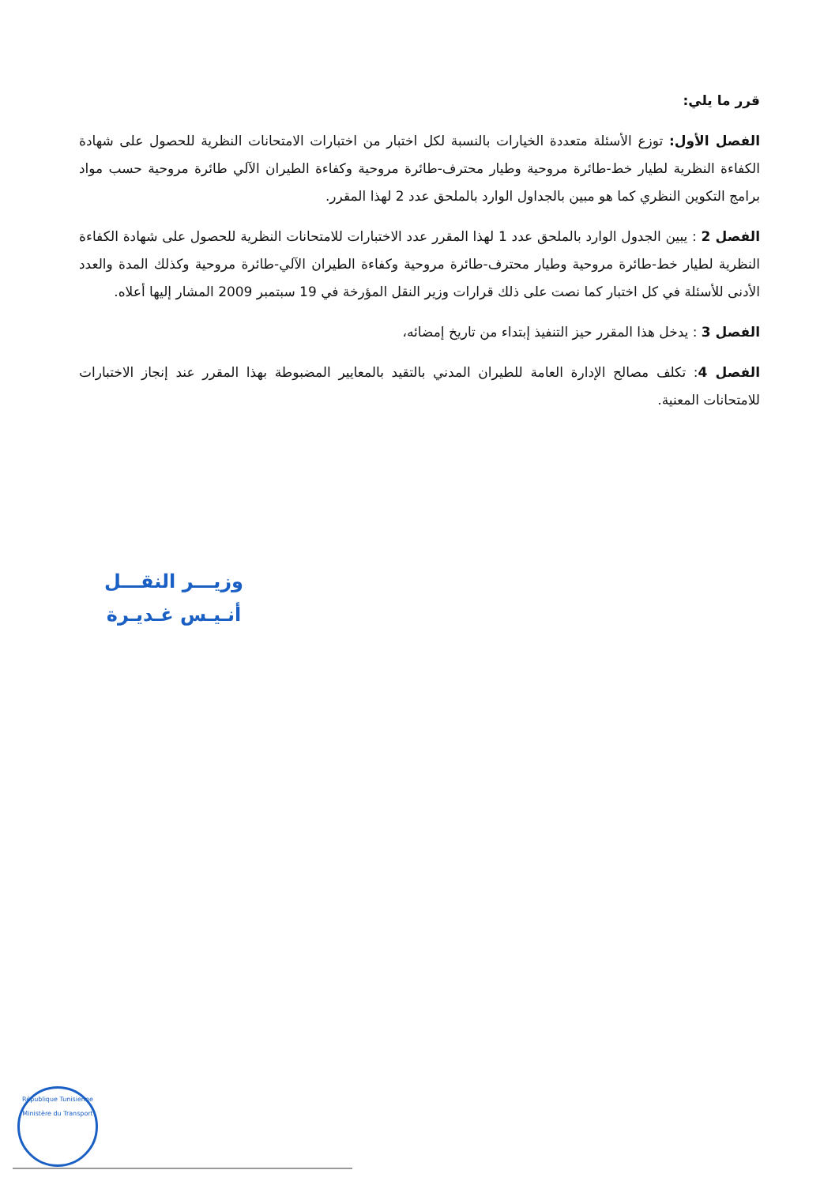قرر ما يلي:
الفصل الأول: توزع الأسئلة متعددة الخيارات بالنسبة لكل اختبار من اختبارات الامتحانات النظرية للحصول على شهادة الكفاءة النظرية لطيار خط-طائرة مروحية وطيار محترف-طائرة مروحية وكفاءة الطيران الآلي طائرة مروحية حسب مواد برامج التكوين النظري كما هو مبين بالجداول الوارد بالملحق عدد 2 لهذا المقرر.
الفصل 2 : يبين الجدول الوارد بالملحق عدد 1 لهذا المقرر عدد الاختبارات للامتحانات النظرية للحصول على شهادة الكفاءة النظرية لطيار خط-طائرة مروحية وطيار محترف-طائرة مروحية وكفاءة الطيران الآلي-طائرة مروحية وكذلك المدة والعدد الأدنى للأسئلة في كل اختبار كما نصت على ذلك قرارات وزير النقل المؤرخة في 19 سبتمبر 2009 المشار إليها أعلاه.
الفصل 3 : يدخل هذا المقرر حيز التنفيذ إبتداء من تاريخ إمضائه،
الفصل 4: تكلف مصالح الإدارة العامة للطيران المدني بالتقيد بالمعايير المضبوطة بهذا المقرر عند إنجاز الاختبارات للامتحانات المعنية.
وزيـــر النقـــل
أنـيـس غـديـرة
République Tunisienne
Ministère du Transport